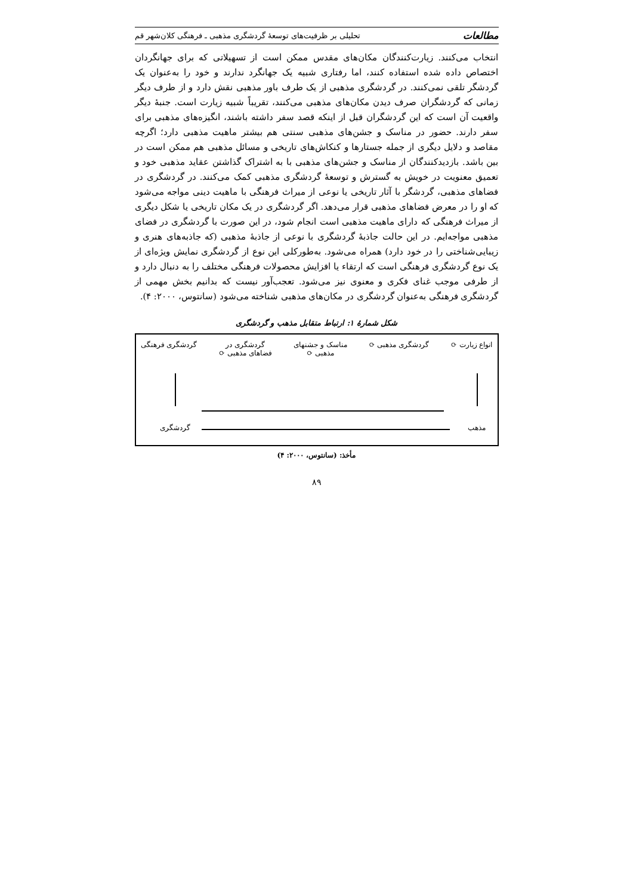مطالعات تحلیلی بر ظرفیت‌های توسعهٔ گردشگری مذهبی ـ فرهنگی کلان‌شهر قم
انتخاب می‌کنند. زیارت‌کنندگان مکان‌های مقدس ممکن است از تسهیلاتی که برای جهانگردان اختصاص داده شده استفاده کنند، اما رفتاری شبیه یک جهانگرد ندارند و خود را به‌عنوان یک گردشگر تلقی نمی‌کنند. در گردشگری مذهبی از یک طرف باور مذهبی نقش دارد و از طرف دیگر زمانی که گردشگران صرف دیدن مکان‌های مذهبی می‌کنند، تقریباً شبیه زیارت است. جنبهٔ دیگر واقعیت آن است که این گردشگران قبل از اینکه قصد سفر داشته باشند، انگیزه‌های مذهبی برای سفر دارند. حضور در مناسک و جشن‌های مذهبی سنتی هم بیشتر ماهیت مذهبی دارد؛ اگرچه مقاصد و دلایل دیگری از جمله جستارها و کنکاش‌های تاریخی و مسائل مذهبی هم ممکن است در بین باشد. بازدیدکنندگان از مناسک و جشن‌های مذهبی با به اشتراک گذاشتن عقاید مذهبی خود و تعمیق معنویت در خویش به گسترش و توسعهٔ گردشگری مذهبی کمک می‌کنند. در گردشگری در فضاهای مذهبی، گردشگر با آثار تاریخی یا نوعی از میراث فرهنگی با ماهیت دینی مواجه می‌شود که او را در معرض فضاهای مذهبی قرار می‌دهد. اگر گردشگری در یک مکان تاریخی یا شکل دیگری از میراث فرهنگی که دارای ماهیت مذهبی است انجام شود، در این صورت با گردشگری در فضای مذهبی مواجه‌ایم. در این حالت جاذبهٔ گردشگری با نوعی از جاذبهٔ مذهبی (که جاذبه‌های هنری و زیبایی‌شناختی را در خود دارد) همراه می‌شود. به‌طورکلی این نوع از گردشگری نمایش ویژه‌ای از یک نوع گردشگری فرهنگی است که ارتقاء یا افزایش محصولات فرهنگی مختلف را به دنبال دارد و از طرفی موجب غنای فکری و معنوی نیز می‌شود. تعجب‌آور نیست که بدانیم بخش مهمی از گردشگری فرهنگی به‌عنوان گردشگری در مکان‌های مذهبی شناخته می‌شود (سانتوس، ۲۰۰۰: ۴).
شکل شمارهٔ ۱: ارتباط متقابل مذهب و گردشگری
انواع زیارت ⟳ گردشگری مذهبی ⟳ مناسک و جشنهای
مذهبی ⟳ گردشگری در
فضاهای مذهبی ⟳ گردشگری فرهنگی
مذهب گردشگری
مأخذ: (سانتوس، ۲۰۰۰: ۴)
۸۹